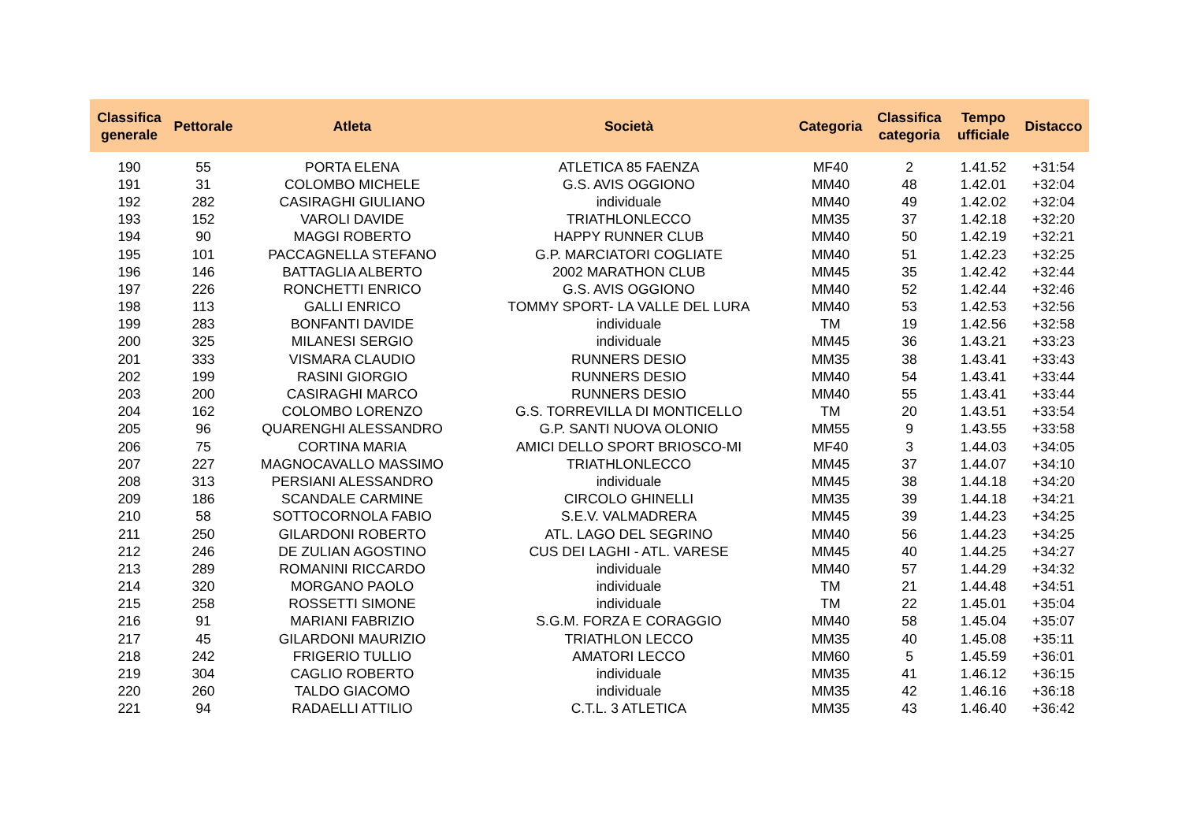| Classifica generale | Pettorale | Atleta | Società | Categoria | Classifica categoria | Tempo ufficiale | Distacco |
| --- | --- | --- | --- | --- | --- | --- | --- |
| 190 | 55 | PORTA ELENA | ATLETICA 85 FAENZA | MF40 | 2 | 1.41.52 | +31:54 |
| 191 | 31 | COLOMBO MICHELE | G.S. AVIS OGGIONO | MM40 | 48 | 1.42.01 | +32:04 |
| 192 | 282 | CASIRAGHI GIULIANO | individuale | MM40 | 49 | 1.42.02 | +32:04 |
| 193 | 152 | VAROLI DAVIDE | TRIATHLONLECCO | MM35 | 37 | 1.42.18 | +32:20 |
| 194 | 90 | MAGGI ROBERTO | HAPPY RUNNER CLUB | MM40 | 50 | 1.42.19 | +32:21 |
| 195 | 101 | PACCAGNELLA STEFANO | G.P. MARCIATORI COGLIATE | MM40 | 51 | 1.42.23 | +32:25 |
| 196 | 146 | BATTAGLIA ALBERTO | 2002 MARATHON CLUB | MM45 | 35 | 1.42.42 | +32:44 |
| 197 | 226 | RONCHETTI ENRICO | G.S. AVIS OGGIONO | MM40 | 52 | 1.42.44 | +32:46 |
| 198 | 113 | GALLI ENRICO | TOMMY SPORT- LA VALLE DEL LURA | MM40 | 53 | 1.42.53 | +32:56 |
| 199 | 283 | BONFANTI DAVIDE | individuale | TM | 19 | 1.42.56 | +32:58 |
| 200 | 325 | MILANESI SERGIO | individuale | MM45 | 36 | 1.43.21 | +33:23 |
| 201 | 333 | VISMARA CLAUDIO | RUNNERS DESIO | MM35 | 38 | 1.43.41 | +33:43 |
| 202 | 199 | RASINI GIORGIO | RUNNERS DESIO | MM40 | 54 | 1.43.41 | +33:44 |
| 203 | 200 | CASIRAGHI MARCO | RUNNERS DESIO | MM40 | 55 | 1.43.41 | +33:44 |
| 204 | 162 | COLOMBO LORENZO | G.S. TORREVILLA DI MONTICELLO | TM | 20 | 1.43.51 | +33:54 |
| 205 | 96 | QUARENGHI ALESSANDRO | G.P. SANTI NUOVA OLONIO | MM55 | 9 | 1.43.55 | +33:58 |
| 206 | 75 | CORTINA MARIA | AMICI DELLO SPORT BRIOSCO-MI | MF40 | 3 | 1.44.03 | +34:05 |
| 207 | 227 | MAGNOCAVALLO MASSIMO | TRIATHLONLECCO | MM45 | 37 | 1.44.07 | +34:10 |
| 208 | 313 | PERSIANI ALESSANDRO | individuale | MM45 | 38 | 1.44.18 | +34:20 |
| 209 | 186 | SCANDALE CARMINE | CIRCOLO GHINELLI | MM35 | 39 | 1.44.18 | +34:21 |
| 210 | 58 | SOTTOCORNOLA FABIO | S.E.V. VALMADRERA | MM45 | 39 | 1.44.23 | +34:25 |
| 211 | 250 | GILARDONI ROBERTO | ATL. LAGO DEL SEGRINO | MM40 | 56 | 1.44.23 | +34:25 |
| 212 | 246 | DE ZULIAN AGOSTINO | CUS DEI LAGHI - ATL. VARESE | MM45 | 40 | 1.44.25 | +34:27 |
| 213 | 289 | ROMANINI RICCARDO | individuale | MM40 | 57 | 1.44.29 | +34:32 |
| 214 | 320 | MORGANO PAOLO | individuale | TM | 21 | 1.44.48 | +34:51 |
| 215 | 258 | ROSSETTI SIMONE | individuale | TM | 22 | 1.45.01 | +35:04 |
| 216 | 91 | MARIANI FABRIZIO | S.G.M. FORZA E CORAGGIO | MM40 | 58 | 1.45.04 | +35:07 |
| 217 | 45 | GILARDONI MAURIZIO | TRIATHLON LECCO | MM35 | 40 | 1.45.08 | +35:11 |
| 218 | 242 | FRIGERIO TULLIO | AMATORI LECCO | MM60 | 5 | 1.45.59 | +36:01 |
| 219 | 304 | CAGLIO ROBERTO | individuale | MM35 | 41 | 1.46.12 | +36:15 |
| 220 | 260 | TALDO GIACOMO | individuale | MM35 | 42 | 1.46.16 | +36:18 |
| 221 | 94 | RADAELLI ATTILIO | C.T.L. 3 ATLETICA | MM35 | 43 | 1.46.40 | +36:42 |